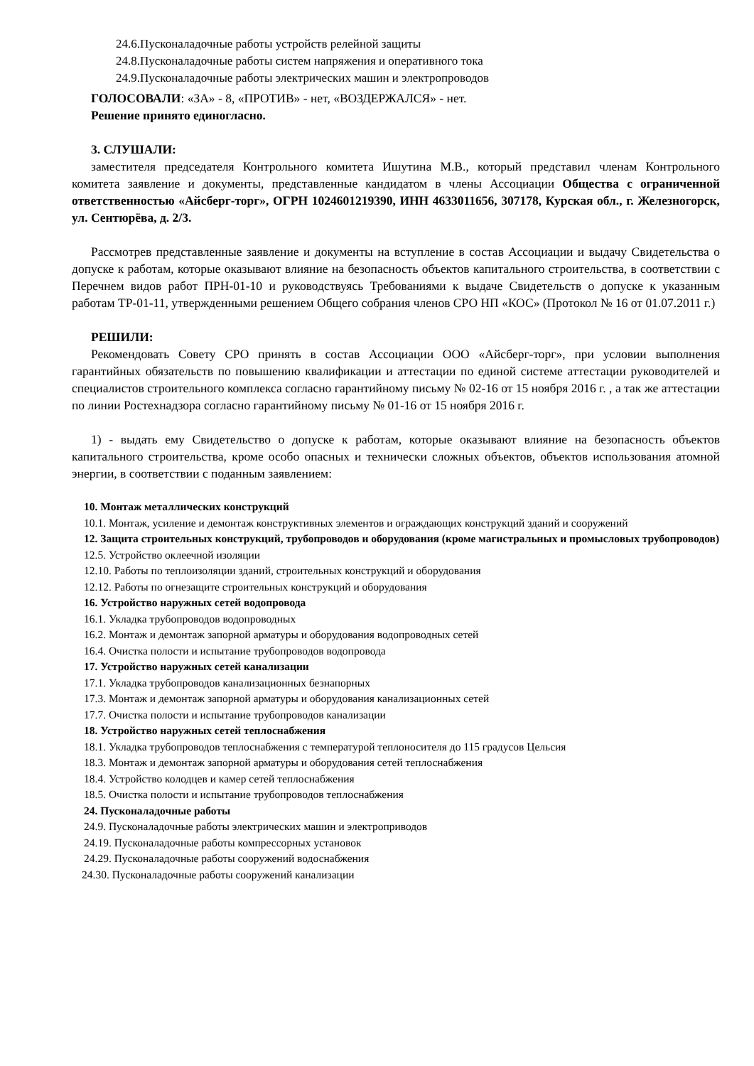24.6.Пусконаладочные работы устройств релейной защиты
24.8.Пусконаладочные работы систем напряжения и оперативного тока
24.9.Пусконаладочные работы электрических машин и электропроводов
ГОЛОСОВАЛИ: «ЗА» - 8, «ПРОТИВ» - нет, «ВОЗДЕРЖАЛСЯ» - нет.
Решение принято единогласно.
3. СЛУШАЛИ:
заместителя председателя Контрольного комитета Ишутина М.В., который представил членам Контрольного комитета заявление и документы, представленные кандидатом в члены Ассоциации Общества с ограниченной ответственностью «Айсберг-торг», ОГРН 1024601219390, ИНН 4633011656, 307178, Курская обл., г. Железногорск, ул. Сентюрёва, д. 2/3.
Рассмотрев представленные заявление и документы на вступление в состав Ассоциации и выдачу Свидетельства о допуске к работам, которые оказывают влияние на безопасность объектов капитального строительства, в соответствии с Перечнем видов работ ПРН-01-10 и руководствуясь Требованиями к выдаче Свидетельств о допуске к указанным работам ТР-01-11, утвержденными решением Общего собрания членов СРО НП «КОС» (Протокол № 16 от 01.07.2011 г.)
РЕШИЛИ:
Рекомендовать Совету СРО принять в состав Ассоциации ООО «Айсберг-торг», при условии выполнения гарантийных обязательств по повышению квалификации и аттестации по единой системе аттестации руководителей и специалистов строительного комплекса согласно гарантийному письму № 02-16 от 15 ноября 2016 г. , а так же аттестации по линии Ростехнадзора согласно гарантийному письму № 01-16 от 15 ноября 2016 г.
1) - выдать ему Свидетельство о допуске к работам, которые оказывают влияние на безопасность объектов капитального строительства, кроме особо опасных и технически сложных объектов, объектов использования атомной энергии, в соответствии с поданным заявлением:
10. Монтаж металлических конструкций
10.1. Монтаж, усиление и демонтаж конструктивных элементов и ограждающих конструкций зданий и сооружений
12. Защита строительных конструкций, трубопроводов и оборудования (кроме магистральных и промысловых трубопроводов)
12.5. Устройство оклеечной изоляции
12.10. Работы по теплоизоляции зданий, строительных конструкций и оборудования
12.12. Работы по огнезащите строительных конструкций и оборудования
16. Устройство наружных сетей водопровода
16.1. Укладка трубопроводов водопроводных
16.2. Монтаж и демонтаж запорной арматуры и оборудования водопроводных сетей
16.4. Очистка полости и испытание трубопроводов водопровода
17. Устройство наружных сетей канализации
17.1. Укладка трубопроводов канализационных безнапорных
17.3. Монтаж и демонтаж запорной арматуры и оборудования канализационных сетей
17.7. Очистка полости и испытание трубопроводов канализации
18. Устройство наружных сетей теплоснабжения
18.1. Укладка трубопроводов теплоснабжения с температурой теплоносителя до 115 градусов Цельсия
18.3. Монтаж и демонтаж запорной арматуры и оборудования сетей теплоснабжения
18.4. Устройство колодцев и камер сетей теплоснабжения
18.5. Очистка полости и испытание трубопроводов теплоснабжения
24. Пусконаладочные работы
24.9. Пусконаладочные работы электрических машин и электроприводов
24.19. Пусконаладочные работы компрессорных установок
24.29. Пусконаладочные работы сооружений водоснабжения
24.30. Пусконаладочные работы сооружений канализации